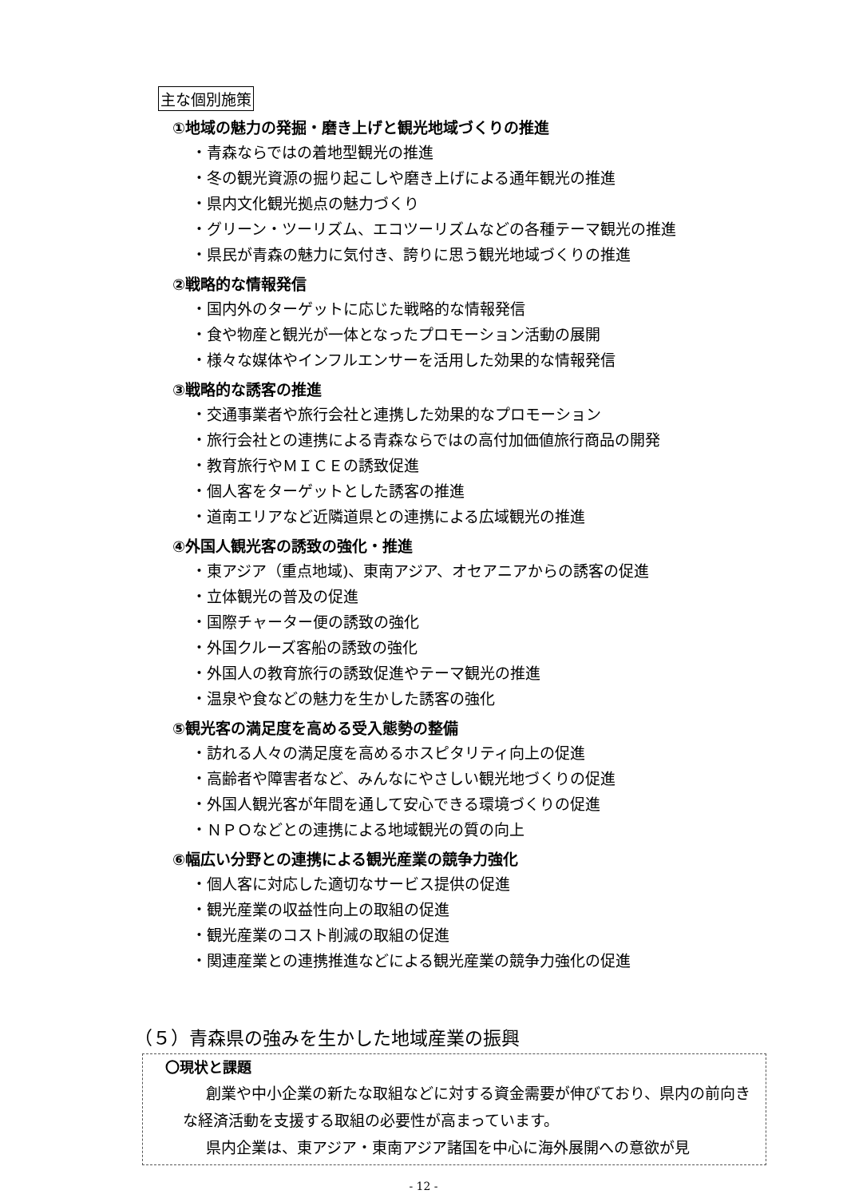主な個別施策
①地域の魅力の発掘・磨き上げと観光地域づくりの推進
・青森ならではの着地型観光の推進
・冬の観光資源の掘り起こしや磨き上げによる通年観光の推進
・県内文化観光拠点の魅力づくり
・グリーン・ツーリズム、エコツーリズムなどの各種テーマ観光の推進
・県民が青森の魅力に気付き、誇りに思う観光地域づくりの推進
②戦略的な情報発信
・国内外のターゲットに応じた戦略的な情報発信
・食や物産と観光が一体となったプロモーション活動の展開
・様々な媒体やインフルエンサーを活用した効果的な情報発信
③戦略的な誘客の推進
・交通事業者や旅行会社と連携した効果的なプロモーション
・旅行会社との連携による青森ならではの高付加価値旅行商品の開発
・教育旅行やＭＩＣＥの誘致促進
・個人客をターゲットとした誘客の推進
・道南エリアなど近隣道県との連携による広域観光の推進
④外国人観光客の誘致の強化・推進
・東アジア（重点地域)、東南アジア、オセアニアからの誘客の促進
・立体観光の普及の促進
・国際チャーター便の誘致の強化
・外国クルーズ客船の誘致の強化
・外国人の教育旅行の誘致促進やテーマ観光の推進
・温泉や食などの魅力を生かした誘客の強化
⑤観光客の満足度を高める受入態勢の整備
・訪れる人々の満足度を高めるホスピタリティ向上の促進
・高齢者や障害者など、みんなにやさしい観光地づくりの促進
・外国人観光客が年間を通して安心できる環境づくりの促進
・ＮＰＯなどとの連携による地域観光の質の向上
⑥幅広い分野との連携による観光産業の競争力強化
・個人客に対応した適切なサービス提供の促進
・観光産業の収益性向上の取組の促進
・観光産業のコスト削減の取組の促進
・関連産業との連携推進などによる観光産業の競争力強化の促進
（５）青森県の強みを生かした地域産業の振興
〇現状と課題
創業や中小企業の新たな取組などに対する資金需要が伸びており、県内の前向きな経済活動を支援する取組の必要性が高まっています。
県内企業は、東アジア・東南アジア諸国を中心に海外展開への意欲が見
- 12 -